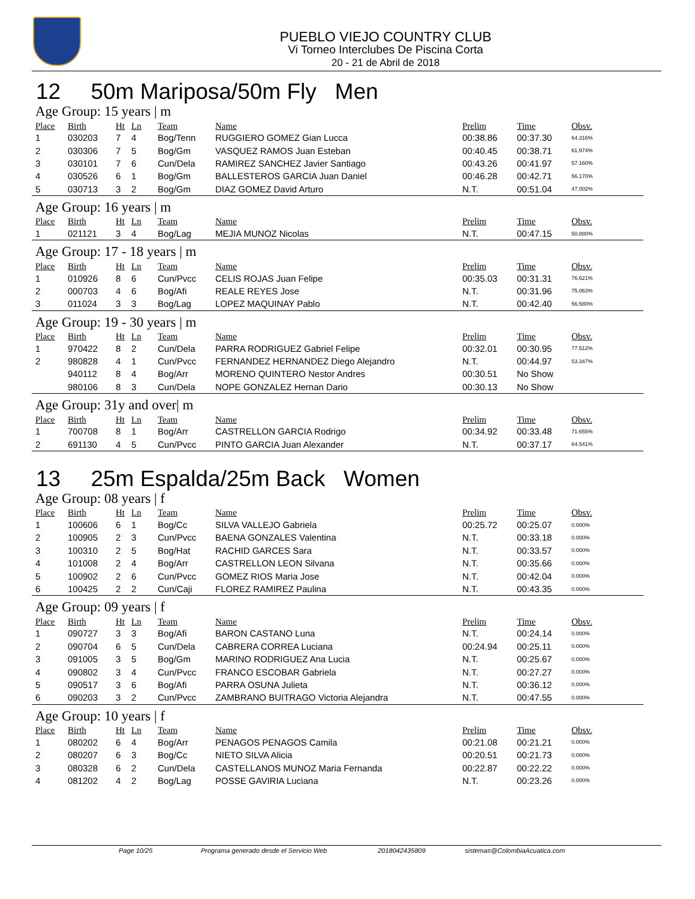PUEBLO VIEJO COUNTRY CLUB
Vi Torneo Interclubes De Piscina Corta
20 - 21 de Abril de 2018
12 50m Mariposa/50m Fly Men
Age Group: 15 years | m
| Place | Birth | Ht | Ln | Team | Name | Prelim | Time | Obsv. |
| --- | --- | --- | --- | --- | --- | --- | --- | --- |
| 1 | 030203 | 7 | 4 | Bog/Tenn | RUGGIERO GOMEZ Gian Lucca | 00:38.86 | 00:37.30 | 64.316% |
| 2 | 030306 | 7 | 5 | Bog/Gm | VASQUEZ RAMOS Juan Esteban | 00:40.45 | 00:38.71 | 61.974% |
| 3 | 030101 | 7 | 6 | Cun/Dela | RAMIREZ SANCHEZ Javier Santiago | 00:43.26 | 00:41.97 | 57.160% |
| 4 | 030526 | 6 | 1 | Bog/Gm | BALLESTEROS GARCIA Juan Daniel | 00:46.28 | 00:42.71 | 56.170% |
| 5 | 030713 | 3 | 2 | Bog/Gm | DIAZ GOMEZ David Arturo | N.T. | 00:51.04 | 47.002% |
Age Group: 16 years | m
| Place | Birth | Ht | Ln | Team | Name | Prelim | Time | Obsv. |
| --- | --- | --- | --- | --- | --- | --- | --- | --- |
| 1 | 021121 | 3 | 4 | Bog/Lag | MEJIA MUNOZ Nicolas | N.T. | 00:47.15 | 50.880% |
Age Group: 17 - 18 years | m
| Place | Birth | Ht | Ln | Team | Name | Prelim | Time | Obsv. |
| --- | --- | --- | --- | --- | --- | --- | --- | --- |
| 1 | 010926 | 8 | 6 | Cun/Pvcc | CELIS ROJAS Juan Felipe | 00:35.03 | 00:31.31 | 76.621% |
| 2 | 000703 | 4 | 6 | Bog/Afi | REALE REYES Jose | N.T. | 00:31.96 | 75.063% |
| 3 | 011024 | 3 | 3 | Bog/Lag | LOPEZ MAQUINAY Pablo | N.T. | 00:42.40 | 56.580% |
Age Group: 19 - 30 years | m
| Place | Birth | Ht | Ln | Team | Name | Prelim | Time | Obsv. |
| --- | --- | --- | --- | --- | --- | --- | --- | --- |
| 1 | 970422 | 8 | 2 | Cun/Dela | PARRA RODRIGUEZ Gabriel Felipe | 00:32.01 | 00:30.95 | 77.512% |
| 2 | 980828 | 4 | 1 | Cun/Pvcc | FERNANDEZ HERNANDEZ Diego Alejandro | N.T. | 00:44.97 | 53.347% |
| | 940112 | 8 | 4 | Bog/Arr | MORENO QUINTERO Nestor Andres | 00:30.51 | No Show | |
| | 980106 | 8 | 3 | Cun/Dela | NOPE GONZALEZ Hernan Dario | 00:30.13 | No Show | |
Age Group: 31y and over| m
| Place | Birth | Ht | Ln | Team | Name | Prelim | Time | Obsv. |
| --- | --- | --- | --- | --- | --- | --- | --- | --- |
| 1 | 700708 | 8 | 1 | Bog/Arr | CASTRELLON GARCIA Rodrigo | 00:34.92 | 00:33.48 | 71.655% |
| 2 | 691130 | 4 | 5 | Cun/Pvcc | PINTO GARCIA Juan Alexander | N.T. | 00:37.17 | 64.541% |
13 25m Espalda/25m Back Women
Age Group: 08 years | f
| Place | Birth | Ht | Ln | Team | Name | Prelim | Time | Obsv. |
| --- | --- | --- | --- | --- | --- | --- | --- | --- |
| 1 | 100606 | 6 | 1 | Bog/Cc | SILVA VALLEJO Gabriela | 00:25.72 | 00:25.07 | 0.000% |
| 2 | 100905 | 2 | 3 | Cun/Pvcc | BAENA GONZALES Valentina | N.T. | 00:33.18 | 0.000% |
| 3 | 100310 | 2 | 5 | Bog/Hat | RACHID GARCES Sara | N.T. | 00:33.57 | 0.000% |
| 4 | 101008 | 2 | 4 | Bog/Arr | CASTRELLON LEON Silvana | N.T. | 00:35.66 | 0.000% |
| 5 | 100902 | 2 | 6 | Cun/Pvcc | GOMEZ RIOS Maria Jose | N.T. | 00:42.04 | 0.000% |
| 6 | 100425 | 2 | 2 | Cun/Caji | FLOREZ RAMIREZ Paulina | N.T. | 00:43.35 | 0.000% |
Age Group: 09 years | f
| Place | Birth | Ht | Ln | Team | Name | Prelim | Time | Obsv. |
| --- | --- | --- | --- | --- | --- | --- | --- | --- |
| 1 | 090727 | 3 | 3 | Bog/Afi | BARON CASTANO Luna | N.T. | 00:24.14 | 0.000% |
| 2 | 090704 | 6 | 5 | Cun/Dela | CABRERA CORREA Luciana | 00:24.94 | 00:25.11 | 0.000% |
| 3 | 091005 | 3 | 5 | Bog/Gm | MARINO RODRIGUEZ Ana Lucia | N.T. | 00:25.67 | 0.000% |
| 4 | 090802 | 3 | 4 | Cun/Pvcc | FRANCO ESCOBAR Gabriela | N.T. | 00:27.27 | 0.000% |
| 5 | 090517 | 3 | 6 | Bog/Afi | PARRA OSUNA Julieta | N.T. | 00:36.12 | 0.000% |
| 6 | 090203 | 3 | 2 | Cun/Pvcc | ZAMBRANO BUITRAGO Victoria Alejandra | N.T. | 00:47.55 | 0.000% |
Age Group: 10 years | f
| Place | Birth | Ht | Ln | Team | Name | Prelim | Time | Obsv. |
| --- | --- | --- | --- | --- | --- | --- | --- | --- |
| 1 | 080202 | 6 | 4 | Bog/Arr | PENAGOS PENAGOS Camila | 00:21.08 | 00:21.21 | 0.000% |
| 2 | 080207 | 6 | 3 | Bog/Cc | NIETO SILVA Alicia | 00:20.51 | 00:21.73 | 0.000% |
| 3 | 080328 | 6 | 2 | Cun/Dela | CASTELLANOS MUNOZ Maria Fernanda | 00:22.87 | 00:22.22 | 0.000% |
| 4 | 081202 | 4 | 2 | Bog/Lag | POSSE GAVIRIA Luciana | N.T. | 00:23.26 | 0.000% |
Page 10/25 Programa generado desde el Servicio Web 2018042435809 sistemas@ColombiaAcuatica.com